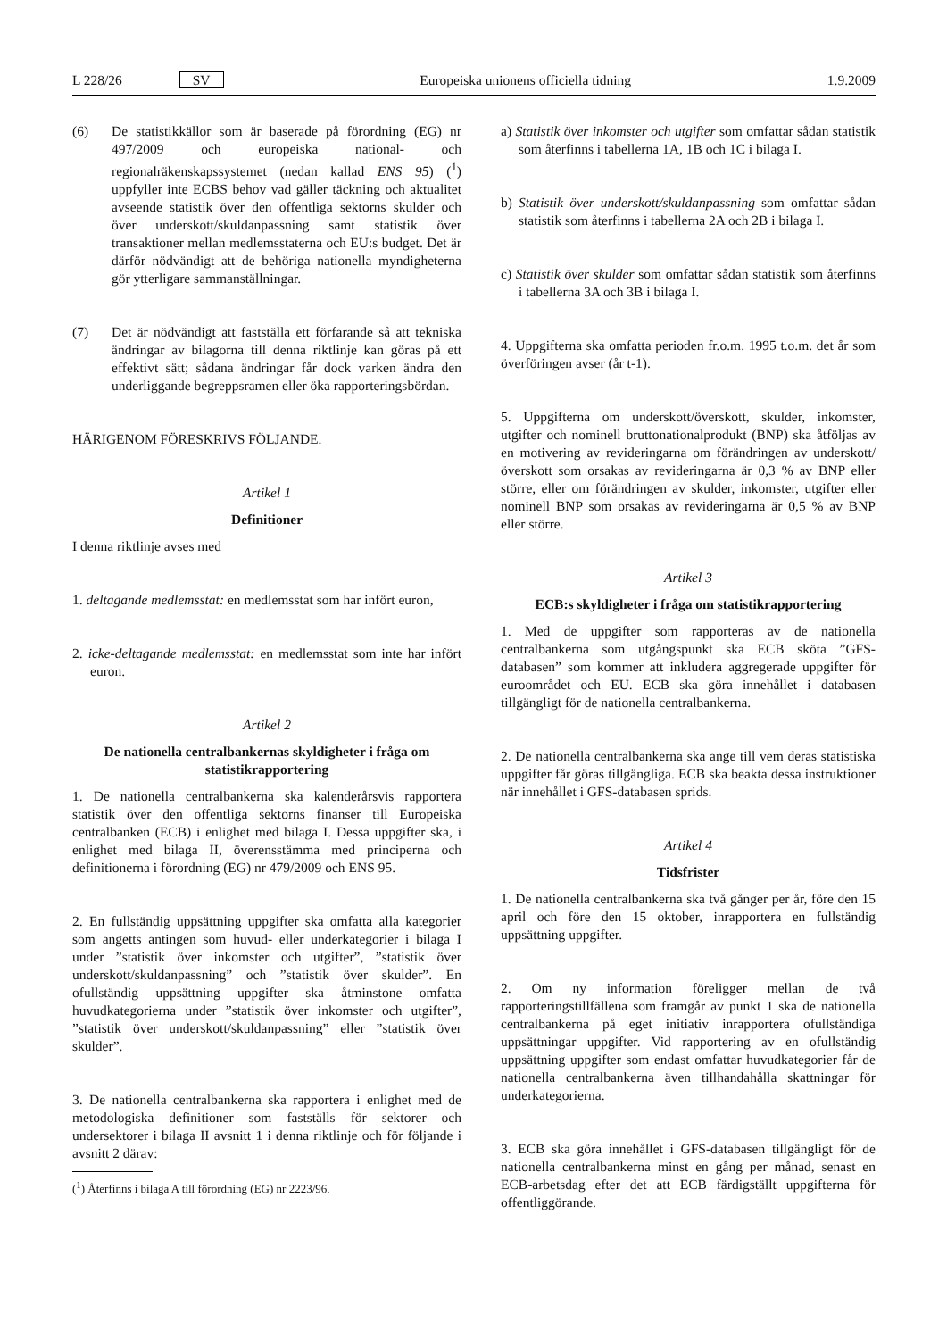L 228/26 SV Europeiska unionens officiella tidning 1.9.2009
(6) De statistikkällor som är baserade på förordning (EG) nr 497/2009 och europeiska national- och regionalräkenskapssystemet (nedan kallad ENS 95) (<sup>1</sup>) uppfyller inte ECBS behov vad gäller täckning och aktualitet avseende statistik över den offentliga sektorns skulder och över underskott/skuldanpassning samt statistik över transaktioner mellan medlemsstaterna och EU:s budget. Det är därför nödvändigt att de behöriga nationella myndigheterna gör ytterligare sammanställningar.
(7) Det är nödvändigt att fastställa ett förfarande så att tekniska ändringar av bilagorna till denna riktlinje kan göras på ett effektivt sätt; sådana ändringar får dock varken ändra den underliggande begreppsramen eller öka rapporteringsbördan.
HÄRIGENOM FÖRESKRIVS FÖLJANDE.
Artikel 1
Definitioner
I denna riktlinje avses med
1. deltagande medlemsstat: en medlemsstat som har infört euron,
2. icke-deltagande medlemsstat: en medlemsstat som inte har infört euron.
Artikel 2
De nationella centralbankernas skyldigheter i fråga om statistikrapportering
1. De nationella centralbankerna ska kalenderårsvis rapportera statistik över den offentliga sektorns finanser till Europeiska centralbanken (ECB) i enlighet med bilaga I. Dessa uppgifter ska, i enlighet med bilaga II, överensstämma med principerna och definitionerna i förordning (EG) nr 479/2009 och ENS 95.
2. En fullständig uppsättning uppgifter ska omfatta alla kategorier som angetts antingen som huvud- eller underkategorier i bilaga I under ”statistik över inkomster och utgifter”, ”statistik över underskott/skuldanpassning” och ”statistik över skulder”. En ofullständig uppsättning uppgifter ska åtminstone omfatta huvudkategorierna under ”statistik över inkomster och utgifter”, ”statistik över underskott/skuldanpassning” eller ”statistik över skulder”.
3. De nationella centralbankerna ska rapportera i enlighet med de metodologiska definitioner som fastställs för sektorer och undersektorer i bilaga II avsnitt 1 i denna riktlinje och för följande i avsnitt 2 därav:
(<sup>1</sup>) Återfinns i bilaga A till förordning (EG) nr 2223/96.
a) Statistik över inkomster och utgifter som omfattar sådan statistik som återfinns i tabellerna 1A, 1B och 1C i bilaga I.
b) Statistik över underskott/skuldanpassning som omfattar sådan statistik som återfinns i tabellerna 2A och 2B i bilaga I.
c) Statistik över skulder som omfattar sådan statistik som återfinns i tabellerna 3A och 3B i bilaga I.
4. Uppgifterna ska omfatta perioden fr.o.m. 1995 t.o.m. det år som överföringen avser (år t-1).
5. Uppgifterna om underskott/överskott, skulder, inkomster, utgifter och nominell bruttonationalprodukt (BNP) ska åtföljas av en motivering av revideringarna om förändringen av underskott/överskott som orsakas av revideringarna är 0,3 % av BNP eller större, eller om förändringen av skulder, inkomster, utgifter eller nominell BNP som orsakas av revideringarna är 0,5 % av BNP eller större.
Artikel 3
ECB:s skyldigheter i fråga om statistikrapportering
1. Med de uppgifter som rapporteras av de nationella centralbankerna som utgångspunkt ska ECB sköta ”GFS-databasen” som kommer att inkludera aggregerade uppgifter för euroområdet och EU. ECB ska göra innehållet i databasen tillgängligt för de nationella centralbankerna.
2. De nationella centralbankerna ska ange till vem deras statistiska uppgifter får göras tillgängliga. ECB ska beakta dessa instruktioner när innehållet i GFS-databasen sprids.
Artikel 4
Tidsfrister
1. De nationella centralbankerna ska två gånger per år, före den 15 april och före den 15 oktober, inrapportera en fullständig uppsättning uppgifter.
2. Om ny information föreligger mellan de två rapporteringstillfällena som framgår av punkt 1 ska de nationella centralbankerna på eget initiativ inrapportera ofullständiga uppsättningar uppgifter. Vid rapportering av en ofullständig uppsättning uppgifter som endast omfattar huvudkategorier får de nationella centralbankerna även tillhandahålla skattningar för underkategorierna.
3. ECB ska göra innehållet i GFS-databasen tillgängligt för de nationella centralbankerna minst en gång per månad, senast en ECB-arbetsdag efter det att ECB färdigställt uppgifterna för offentliggörande.